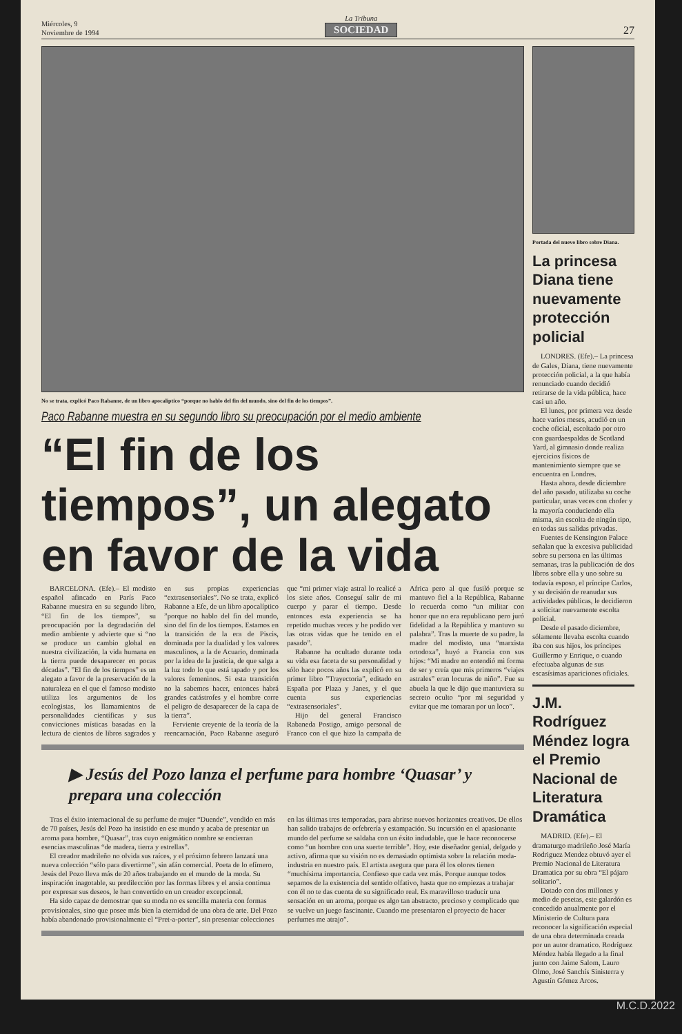Miércoles, 9
Noviembre de 1994
La Tribuna
SOCIEDAD
27
No se trata, explicó Paco Rabanne, de un libro apocalíptico “porque no hablo del fin del mundo, sino del fin de los tiempos”.
Paco Rabanne muestra en su segundo libro su preocupación por el medio ambiente
“El fin de los tiempos”, un alegato en favor de la vida
BARCELONA. (Efe).– El modisto español afincado en París Paco Rabanne muestra en su segundo libro, “El fin de los tiempos”, su preocupación por la degradación del medio ambiente y advierte que si “no se produce un cambio global en nuestra civilización, la vida humana en la tierra puede desaparecer en pocas décadas”. ”El fin de los tiempos” es un alegato a favor de la preservación de la naturaleza en el que el famoso modisto utiliza los argumentos de los ecologistas, los llamamientos de personalidades científicas y sus convicciones místicas basadas en la lectura de cientos de libros sagrados y en sus propias experiencias “extrasensoriales”. No se trata, explicó Rabanne a Efe, de un libro apocalíptico ”porque no hablo del fin del mundo, sino del fin de los tiempos. Estamos en la transición de la era de Piscis, dominada por la dualidad y los valores masculinos, a la de Acuario, dominada por la idea de la justicia, de que salga a la luz todo lo que está tapado y por los valores femeninos. Si esta transición no la sabemos hacer, entonces habrá grandes catástrofes y el hombre corre el peligro de desaparecer de la capa de la tierra”.
Ferviente creyente de la teoría de la reencarnación, Paco Rabanne aseguró que “mi primer viaje astral lo realicé a los siete años. Conseguí salir de mi cuerpo y parar el tiempo. Desde entonces esta experiencia se ha repetido muchas veces y he podido ver las otras vidas que he tenido en el pasado”.
Rabanne ha ocultado durante toda su vida esa faceta de su personalidad y sólo hace pocos años las explicó en su primer libro ”Trayectoria”, editado en España por Plaza y Janes, y el que cuenta sus experiencias “extrasensoriales”.
Hijo del general Francisco Rabaneda Postigo, amigo personal de Franco con el que hizo la campaña de Africa pero al que fusiló porque se mantuvo fiel a la República, Rabanne lo recuerda como “un militar con honor que no era republicano pero juró fidelidad a la República y mantuvo su palabra”. Tras la muerte de su padre, la madre del modisto, una “marxista ortodoxa”, huyó a Francia con sus hijos: “Mi madre no entendió mi forma de ser y creía que mis primeros “viajes astrales” eran locuras de niño”. Fue su abuela la que le dijo que mantuviera su secreto oculto “por mi seguridad y evitar que me tomaran por un loco”.
▶ Jesús del Pozo lanza el perfume para hombre ‘Quasar’ y prepara una colección
Tras el éxito internacional de su perfume de mujer “Duende”, vendido en más de 70 países, Jesús del Pozo ha insistido en ese mundo y acaba de presentar un aroma para hombre, “Quasar”, tras cuyo enigmático nombre se encierran esencias masculinas “de madera, tierra y estrellas”.
El creador madrileño no olvida sus raíces, y el próximo febrero lanzará una nueva colección “sólo para divertirme”, sin afán comercial. Poeta de lo efímero, Jesús del Pozo lleva más de 20 años trabajando en el mundo de la moda. Su inspiración inagotable, su predilección por las formas libres y el ansia continua por expresar sus deseos, le han convertido en un creador excepcional.
Ha sido capaz de demostrar que su moda no es sencilla materia con formas provisionales, sino que posee más bien la eternidad de una obra de arte. Del Pozo había abandonado provisionalmente el “Pret-a-porter”, sin presentar colecciones en las últimas tres temporadas, para abrirse nuevos horizontes creativos. De ellos han salido trabajos de orfebrería y estampación. Su incursión en el apasionante mundo del perfume se saldaba con un éxito indudable, que le hace reconocerse como “un hombre con una suerte terrible”. Hoy, este diseñador genial, delgado y activo, afirma que su visión no es demasiado optimista sobre la relación moda-industria en nuestro país. El artista asegura que para él los olores tienen “muchísima importancia. Confieso que cada vez más. Porque aunque todos sepamos de la existencia del sentido olfativo, hasta que no empiezas a trabajar con él no te das cuenta de su significado real. Es maravilloso traducir una sensación en un aroma, porque es algo tan abstracto, precioso y complicado que se vuelve un juego fascinante. Cuando me presentaron el proyecto de hacer perfumes me atrajo”.
Portada del nuevo libro sobre Diana.
La princesa Diana tiene nuevamente protección policial
LONDRES. (Efe).– La princesa de Gales, Diana, tiene nuevamente protección policial, a la que había renunciado cuando decidió retirarse de la vida pública, hace casi un año.
El lunes, por primera vez desde hace varios meses, acudió en un coche oficial, escoltado por otro con guardaespaldas de Scotland Yard, al gimnasio donde realiza ejercicios físicos de mantenimiento siempre que se encuentra en Londres.
Hasta ahora, desde diciembre del año pasado, utilizaba su coche particular, unas veces con chofer y la mayoría conduciendo ella misma, sin escolta de ningún tipo, en todas sus salidas privadas.
Fuentes de Kensington Palace señalan que la excesiva publicidad sobre su persona en las últimas semanas, tras la publicación de dos libros sobre ella y uno sobre su todavía esposo, el príncipe Carlos, y su decisión de reanudar sus actividades públicas, le decidieron a solicitar nuevamente escolta policial.
Desde el pasado diciembre, sólamente llevaba escolta cuando iba con sus hijos, los príncipes Guillermo y Enrique, o cuando efectuaba algunas de sus escasísimas apariciones oficiales.
J.M. Rodríguez Méndez logra el Premio Nacional de Literatura Dramática
MADRID. (Efe).– El dramaturgo madrileño José María Rodriguez Mendez obtuvó ayer el Premio Nacional de Literatura Dramatica por su obra “El pájaro solitario”.
Dotado con dos millones y medio de pesetas, este galardón es concedido anualmente por el Ministerio de Cultura para reconocer la significación especial de una obra determinada creada por un autor dramatico. Rodríguez Méndez había llegado a la final junto con Jaime Salom, Lauro Olmo, José Sanchís Sinisterra y Agustín Gómez Arcos.
M.C.D.2022